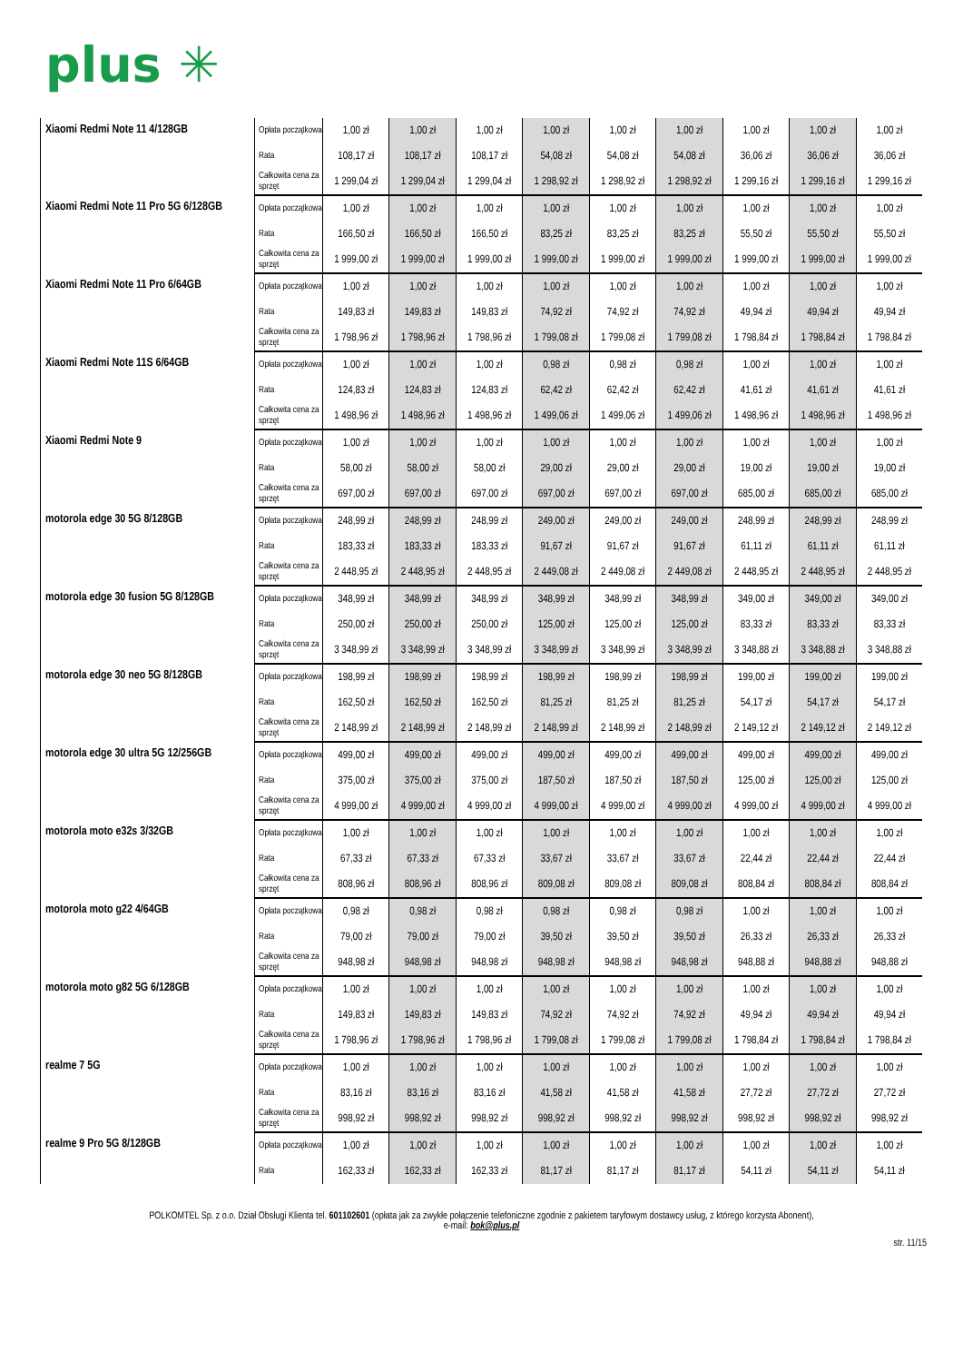plus ✳
| Xiaomi Redmi Note 11 4/128GB | Opłata początkowa | 1,00 zł | 1,00 zł | 1,00 zł | 1,00 zł | 1,00 zł | 1,00 zł | 1,00 zł | 1,00 zł | 1,00 zł |
| | Rata | 108,17 zł | 108,17 zł | 108,17 zł | 54,08 zł | 54,08 zł | 54,08 zł | 36,06 zł | 36,06 zł | 36,06 zł |
| | Całkowita cena za sprzęt | 1 299,04 zł | 1 299,04 zł | 1 299,04 zł | 1 298,92 zł | 1 298,92 zł | 1 298,92 zł | 1 299,16 zł | 1 299,16 zł | 1 299,16 zł |
| Xiaomi Redmi Note 11 Pro 5G 6/128GB | Opłata początkowa | 1,00 zł | 1,00 zł | 1,00 zł | 1,00 zł | 1,00 zł | 1,00 zł | 1,00 zł | 1,00 zł | 1,00 zł |
| | Rata | 166,50 zł | 166,50 zł | 166,50 zł | 83,25 zł | 83,25 zł | 83,25 zł | 55,50 zł | 55,50 zł | 55,50 zł |
| | Całkowita cena za sprzęt | 1 999,00 zł | 1 999,00 zł | 1 999,00 zł | 1 999,00 zł | 1 999,00 zł | 1 999,00 zł | 1 999,00 zł | 1 999,00 zł | 1 999,00 zł |
| Xiaomi Redmi Note 11 Pro 6/64GB | Opłata początkowa | 1,00 zł | 1,00 zł | 1,00 zł | 1,00 zł | 1,00 zł | 1,00 zł | 1,00 zł | 1,00 zł | 1,00 zł |
| | Rata | 149,83 zł | 149,83 zł | 149,83 zł | 74,92 zł | 74,92 zł | 74,92 zł | 49,94 zł | 49,94 zł | 49,94 zł |
| | Całkowita cena za sprzęt | 1 798,96 zł | 1 798,96 zł | 1 798,96 zł | 1 799,08 zł | 1 799,08 zł | 1 799,08 zł | 1 798,84 zł | 1 798,84 zł | 1 798,84 zł |
| Xiaomi Redmi Note 11S 6/64GB | Opłata początkowa | 1,00 zł | 1,00 zł | 1,00 zł | 0,98 zł | 0,98 zł | 0,98 zł | 1,00 zł | 1,00 zł | 1,00 zł |
| | Rata | 124,83 zł | 124,83 zł | 124,83 zł | 62,42 zł | 62,42 zł | 62,42 zł | 41,61 zł | 41,61 zł | 41,61 zł |
| | Całkowita cena za sprzęt | 1 498,96 zł | 1 498,96 zł | 1 498,96 zł | 1 499,06 zł | 1 499,06 zł | 1 499,06 zł | 1 498,96 zł | 1 498,96 zł | 1 498,96 zł |
| Xiaomi Redmi Note 9 | Opłata początkowa | 1,00 zł | 1,00 zł | 1,00 zł | 1,00 zł | 1,00 zł | 1,00 zł | 1,00 zł | 1,00 zł | 1,00 zł |
| | Rata | 58,00 zł | 58,00 zł | 58,00 zł | 29,00 zł | 29,00 zł | 29,00 zł | 19,00 zł | 19,00 zł | 19,00 zł |
| | Całkowita cena za sprzęt | 697,00 zł | 697,00 zł | 697,00 zł | 697,00 zł | 697,00 zł | 697,00 zł | 685,00 zł | 685,00 zł | 685,00 zł |
| motorola edge 30 5G 8/128GB | Opłata początkowa | 248,99 zł | 248,99 zł | 248,99 zł | 249,00 zł | 249,00 zł | 249,00 zł | 248,99 zł | 248,99 zł | 248,99 zł |
| | Rata | 183,33 zł | 183,33 zł | 183,33 zł | 91,67 zł | 91,67 zł | 91,67 zł | 61,11 zł | 61,11 zł | 61,11 zł |
| | Całkowita cena za sprzęt | 2 448,95 zł | 2 448,95 zł | 2 448,95 zł | 2 449,08 zł | 2 449,08 zł | 2 449,08 zł | 2 448,95 zł | 2 448,95 zł | 2 448,95 zł |
| motorola edge 30 fusion 5G 8/128GB | Opłata początkowa | 348,99 zł | 348,99 zł | 348,99 zł | 348,99 zł | 348,99 zł | 348,99 zł | 349,00 zł | 349,00 zł | 349,00 zł |
| | Rata | 250,00 zł | 250,00 zł | 250,00 zł | 125,00 zł | 125,00 zł | 125,00 zł | 83,33 zł | 83,33 zł | 83,33 zł |
| | Całkowita cena za sprzęt | 3 348,99 zł | 3 348,99 zł | 3 348,99 zł | 3 348,99 zł | 3 348,99 zł | 3 348,99 zł | 3 348,88 zł | 3 348,88 zł | 3 348,88 zł |
| motorola edge 30 neo 5G 8/128GB | Opłata początkowa | 198,99 zł | 198,99 zł | 198,99 zł | 198,99 zł | 198,99 zł | 198,99 zł | 199,00 zł | 199,00 zł | 199,00 zł |
| | Rata | 162,50 zł | 162,50 zł | 162,50 zł | 81,25 zł | 81,25 zł | 81,25 zł | 54,17 zł | 54,17 zł | 54,17 zł |
| | Całkowita cena za sprzęt | 2 148,99 zł | 2 148,99 zł | 2 148,99 zł | 2 148,99 zł | 2 148,99 zł | 2 148,99 zł | 2 149,12 zł | 2 149,12 zł | 2 149,12 zł |
| motorola edge 30 ultra 5G 12/256GB | Opłata początkowa | 499,00 zł | 499,00 zł | 499,00 zł | 499,00 zł | 499,00 zł | 499,00 zł | 499,00 zł | 499,00 zł | 499,00 zł |
| | Rata | 375,00 zł | 375,00 zł | 375,00 zł | 187,50 zł | 187,50 zł | 187,50 zł | 125,00 zł | 125,00 zł | 125,00 zł |
| | Całkowita cena za sprzęt | 4 999,00 zł | 4 999,00 zł | 4 999,00 zł | 4 999,00 zł | 4 999,00 zł | 4 999,00 zł | 4 999,00 zł | 4 999,00 zł | 4 999,00 zł |
| motorola moto e32s 3/32GB | Opłata początkowa | 1,00 zł | 1,00 zł | 1,00 zł | 1,00 zł | 1,00 zł | 1,00 zł | 1,00 zł | 1,00 zł | 1,00 zł |
| | Rata | 67,33 zł | 67,33 zł | 67,33 zł | 33,67 zł | 33,67 zł | 33,67 zł | 22,44 zł | 22,44 zł | 22,44 zł |
| | Całkowita cena za sprzęt | 808,96 zł | 808,96 zł | 808,96 zł | 809,08 zł | 809,08 zł | 809,08 zł | 808,84 zł | 808,84 zł | 808,84 zł |
| motorola moto g22 4/64GB | Opłata początkowa | 0,98 zł | 0,98 zł | 0,98 zł | 0,98 zł | 0,98 zł | 0,98 zł | 1,00 zł | 1,00 zł | 1,00 zł |
| | Rata | 79,00 zł | 79,00 zł | 79,00 zł | 39,50 zł | 39,50 zł | 39,50 zł | 26,33 zł | 26,33 zł | 26,33 zł |
| | Całkowita cena za sprzęt | 948,98 zł | 948,98 zł | 948,98 zł | 948,98 zł | 948,98 zł | 948,98 zł | 948,88 zł | 948,88 zł | 948,88 zł |
| motorola moto g82 5G 6/128GB | Opłata początkowa | 1,00 zł | 1,00 zł | 1,00 zł | 1,00 zł | 1,00 zł | 1,00 zł | 1,00 zł | 1,00 zł | 1,00 zł |
| | Rata | 149,83 zł | 149,83 zł | 149,83 zł | 74,92 zł | 74,92 zł | 74,92 zł | 49,94 zł | 49,94 zł | 49,94 zł |
| | Całkowita cena za sprzęt | 1 798,96 zł | 1 798,96 zł | 1 798,96 zł | 1 799,08 zł | 1 799,08 zł | 1 799,08 zł | 1 798,84 zł | 1 798,84 zł | 1 798,84 zł |
| realme 7 5G | Opłata początkowa | 1,00 zł | 1,00 zł | 1,00 zł | 1,00 zł | 1,00 zł | 1,00 zł | 1,00 zł | 1,00 zł | 1,00 zł |
| | Rata | 83,16 zł | 83,16 zł | 83,16 zł | 41,58 zł | 41,58 zł | 41,58 zł | 27,72 zł | 27,72 zł | 27,72 zł |
| | Całkowita cena za sprzęt | 998,92 zł | 998,92 zł | 998,92 zł | 998,92 zł | 998,92 zł | 998,92 zł | 998,92 zł | 998,92 zł | 998,92 zł |
| realme 9 Pro 5G 8/128GB | Opłata początkowa | 1,00 zł | 1,00 zł | 1,00 zł | 1,00 zł | 1,00 zł | 1,00 zł | 1,00 zł | 1,00 zł | 1,00 zł |
| | Rata | 162,33 zł | 162,33 zł | 162,33 zł | 81,17 zł | 81,17 zł | 81,17 zł | 54,11 zł | 54,11 zł | 54,11 zł |
POLKOMTEL Sp. z o.o. Dział Obsługi Klienta tel. 601102601 (opłata jak za zwykłe połączenie telefoniczne zgodnie z pakietem taryfowym dostawcy usług, z którego korzysta Abonent),
e-mail: bok@plus.pl
str. 11/15